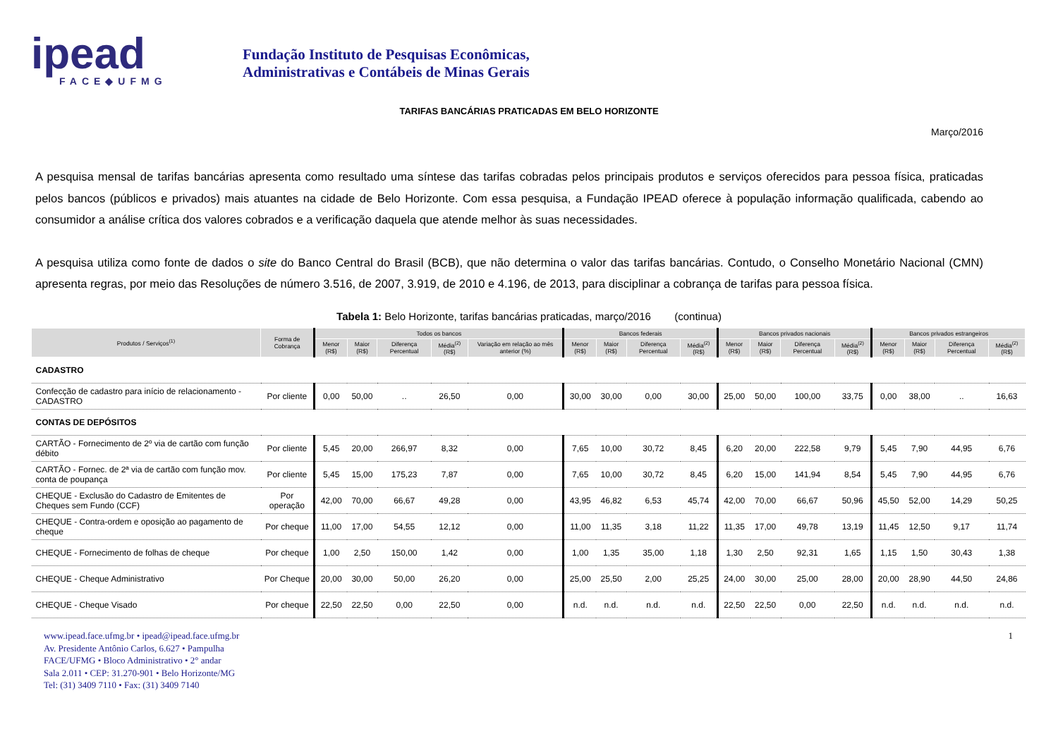ipead
FACE◆UFMG
Fundação Instituto de Pesquisas Econômicas,
Administrativas e Contábeis de Minas Gerais
TARIFAS BANCÁRIAS PRATICADAS EM BELO HORIZONTE
Março/2016
A pesquisa mensal de tarifas bancárias apresenta como resultado uma síntese das tarifas cobradas pelos principais produtos e serviços oferecidos para pessoa física, praticadas pelos bancos (públicos e privados) mais atuantes na cidade de Belo Horizonte. Com essa pesquisa, a Fundação IPEAD oferece à população informação qualificada, cabendo ao consumidor a análise crítica dos valores cobrados e a verificação daquela que atende melhor às suas necessidades.
A pesquisa utiliza como fonte de dados o site do Banco Central do Brasil (BCB), que não determina o valor das tarifas bancárias. Contudo, o Conselho Monetário Nacional (CMN) apresenta regras, por meio das Resoluções de número 3.516, de 2007, 3.919, de 2010 e 4.196, de 2013, para disciplinar a cobrança de tarifas para pessoa física.
Tabela 1: Belo Horizonte, tarifas bancárias praticadas, março/2016 (continua)
| Produtos / Serviços<sup>(1)</sup> | Forma de Cobrança | Todos os bancos | | | | | Bancos federais | | | | Bancos privados nacionais | | | | Bancos privados estrangeiros | | | |
| --- | --- | --- | --- | --- | --- | --- | --- | --- | --- | --- | --- | --- | --- | --- | --- | --- | --- | --- |
| | | Menor (R$) | Maior (R$) | Diferença Percentual | Média<sup>(2)</sup> (R$) | Variação em relação ao mês anterior (%) | Menor (R$) | Maior (R$) | Diferença Percentual | Média<sup>(2)</sup> (R$) | Menor (R$) | Maior (R$) | Diferença Percentual | Média<sup>(2)</sup> (R$) | Menor (R$) | Maior (R$) | Diferença Percentual | Média<sup>(2)</sup> (R$) |
| CADASTRO | | | | | | | | | | | | | | | | | | |
| Confecção de cadastro para início de relacionamento - CADASTRO | Por cliente | 0,00 | 50,00 | .. | 26,50 | 0,00 | 30,00 | 30,00 | 0,00 | 30,00 | 25,00 | 50,00 | 100,00 | 33,75 | 0,00 | 38,00 | .. | 16,63 |
| CONTAS DE DEPÓSITOS | | | | | | | | | | | | | | | | | | |
| CARTÃO - Fornecimento de 2º via de cartão com função débito | Por cliente | 5,45 | 20,00 | 266,97 | 8,32 | 0,00 | 7,65 | 10,00 | 30,72 | 8,45 | 6,20 | 20,00 | 222,58 | 9,79 | 5,45 | 7,90 | 44,95 | 6,76 |
| CARTÃO - Fornec. de 2ª via de cartão com função mov. conta de poupança | Por cliente | 5,45 | 15,00 | 175,23 | 7,87 | 0,00 | 7,65 | 10,00 | 30,72 | 8,45 | 6,20 | 15,00 | 141,94 | 8,54 | 5,45 | 7,90 | 44,95 | 6,76 |
| CHEQUE - Exclusão do Cadastro de Emitentes de Cheques sem Fundo (CCF) | Por operação | 42,00 | 70,00 | 66,67 | 49,28 | 0,00 | 43,95 | 46,82 | 6,53 | 45,74 | 42,00 | 70,00 | 66,67 | 50,96 | 45,50 | 52,00 | 14,29 | 50,25 |
| CHEQUE - Contra-ordem e oposição ao pagamento de cheque | Por cheque | 11,00 | 17,00 | 54,55 | 12,12 | 0,00 | 11,00 | 11,35 | 3,18 | 11,22 | 11,35 | 17,00 | 49,78 | 13,19 | 11,45 | 12,50 | 9,17 | 11,74 |
| CHEQUE - Fornecimento de folhas de cheque | Por cheque | 1,00 | 2,50 | 150,00 | 1,42 | 0,00 | 1,00 | 1,35 | 35,00 | 1,18 | 1,30 | 2,50 | 92,31 | 1,65 | 1,15 | 1,50 | 30,43 | 1,38 |
| CHEQUE - Cheque Administrativo | Por Cheque | 20,00 | 30,00 | 50,00 | 26,20 | 0,00 | 25,00 | 25,50 | 2,00 | 25,25 | 24,00 | 30,00 | 25,00 | 28,00 | 20,00 | 28,90 | 44,50 | 24,86 |
| CHEQUE - Cheque Visado | Por cheque | 22,50 | 22,50 | 0,00 | 22,50 | 0,00 | n.d. | n.d. | n.d. | n.d. | 22,50 | 22,50 | 0,00 | 22,50 | n.d. | n.d. | n.d. | n.d. |
www.ipead.face.ufmg.br • ipead@ipead.face.ufmg.br
Av. Presidente Antônio Carlos, 6.627 • Pampulha
FACE/UFMG • Bloco Administrativo • 2° andar
Sala 2.011 • CEP: 31.270-901 • Belo Horizonte/MG
Tel: (31) 3409 7110 • Fax: (31) 3409 7140
1